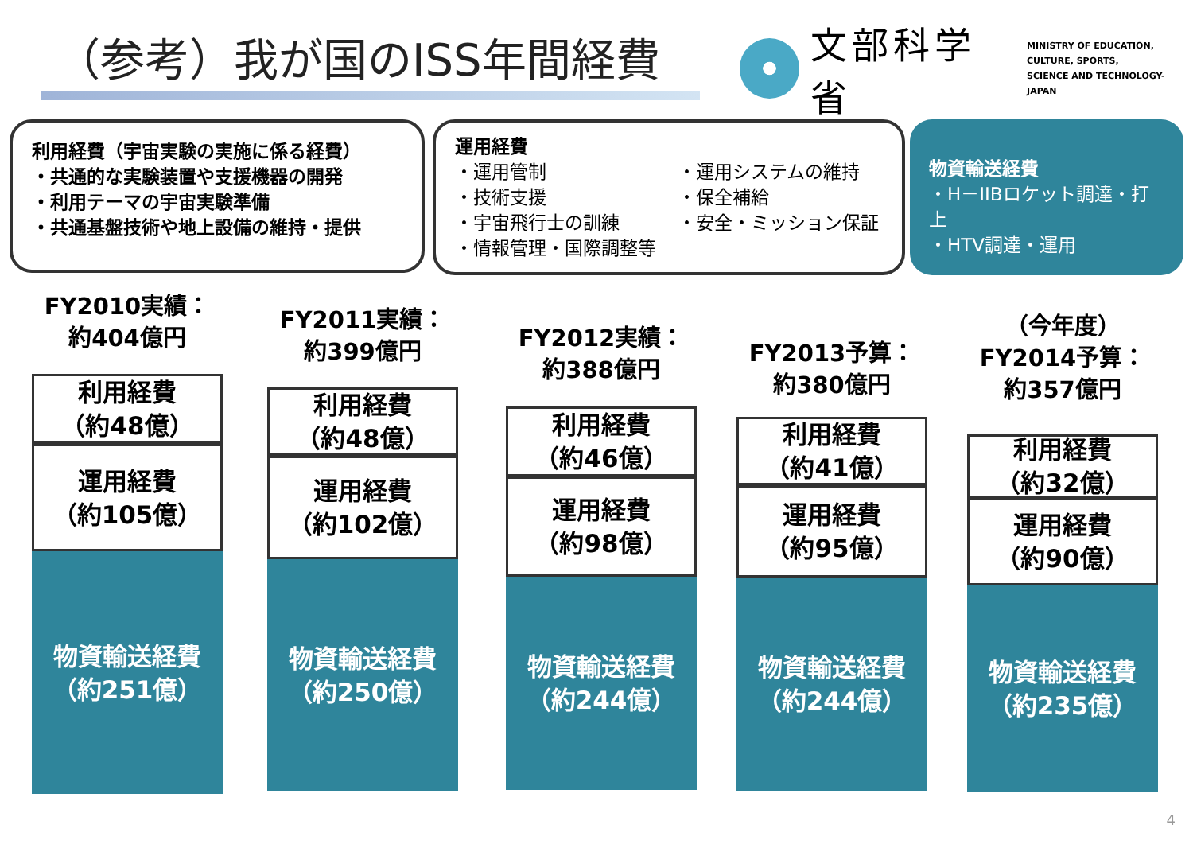（参考）我が国のISS年間経費
文部科学省
MINISTRY OF EDUCATION,
CULTURE, SPORTS,
SCIENCE AND TECHNOLOGY-JAPAN
利用経費（宇宙実験の実施に係る経費）
・共通的な実験装置や支援機器の開発
・利用テーマの宇宙実験準備
・共通基盤技術や地上設備の維持・提供
運用経費
・運用管制
・技術支援
・宇宙飛行士の訓練
・情報管理・国際調整等
・運用システムの維持
・保全補給
・安全・ミッション保証
物資輸送経費
・H－IIBロケット調達・打上
・HTV調達・運用
FY2010実績：
約404億円
利用経費
（約48億）
運用経費
（約105億）
物資輸送経費
（約251億）
FY2011実績：
約399億円
利用経費
（約48億）
運用経費
（約102億）
物資輸送経費
（約250億）
FY2012実績：
約388億円
利用経費
（約46億）
運用経費
（約98億）
物資輸送経費
（約244億）
FY2013予算：
約380億円
利用経費
（約41億）
運用経費
（約95億）
物資輸送経費
（約244億）
（今年度）
FY2014予算：
約357億円
利用経費
（約32億）
運用経費
（約90億）
物資輸送経費
（約235億）
4